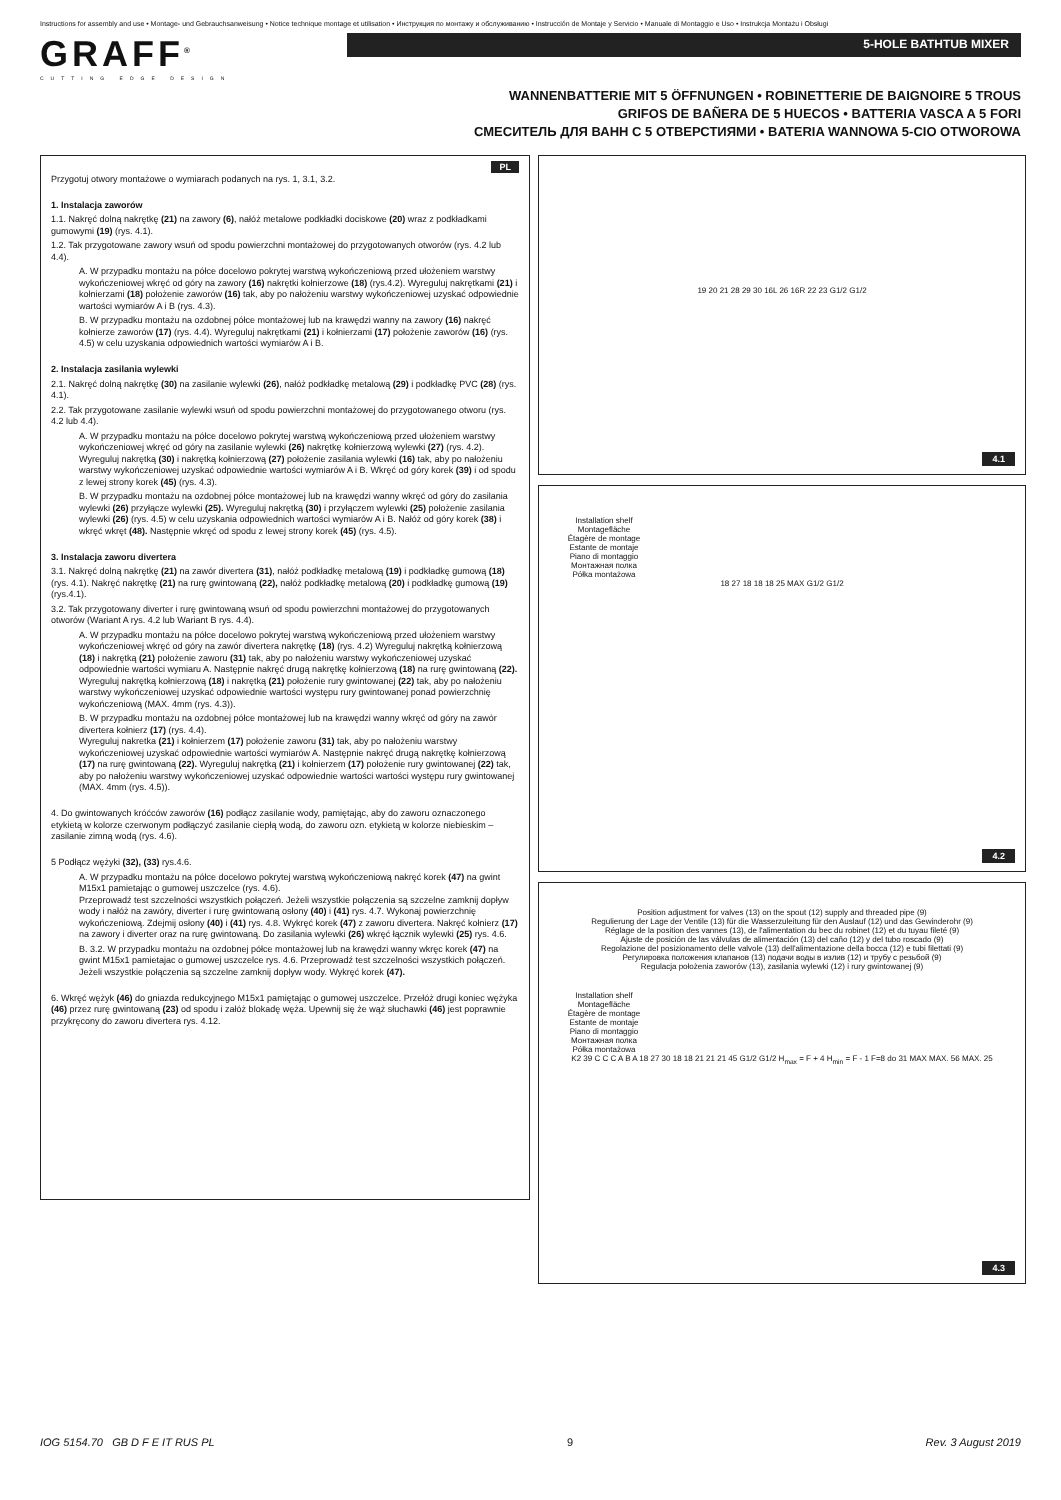Instructions for assembly and use • Montage- und Gebrauchsanweisung • Notice technique montage et utilisation • Инструкция по монтажу и обслуживанию • Instrucción de Montaje y Servicio • Manuale di Montaggio e Uso • Instrukcja Montażu i Obsługi
GRAFF<sup>®</sup>
CUTTING EDGE DESIGN
5-HOLE BATHTUB MIXER
WANNENBATTERIE MIT 5 ÖFFNUNGEN • ROBINETTERIE DE BAIGNOIRE 5 TROUS
GRIFOS DE BAÑERA DE 5 HUECOS • BATTERIA VASCA A 5 FORI
СМЕСИТЕЛЬ ДЛЯ ВАНН С 5 ОТВЕРСТИЯМИ • BATERIA WANNOWA 5-CIO OTWOROWA
PL
Przygotuj otwory montażowe o wymiarach podanych na rys. 1, 3.1, 3.2.
1. Instalacja zaworów
1.1. Nakręć dolną nakrętkę (21) na zawory (6), nałóż metalowe podkładki dociskowe (20) wraz z podkładkami gumowymi (19) (rys. 4.1).
1.2. Tak przygotowane zawory wsuń od spodu powierzchni montażowej do przygotowanych otworów (rys. 4.2 lub 4.4).
A. W przypadku montażu na półce docelowo pokrytej warstwą wykończeniową przed ułożeniem warstwy wykończeniowej wkręć od góry na zawory (16) nakrętki kołnierzowe (18) (rys.4.2). Wyreguluj nakrętkami (21) i kołnierzami (18) położenie zaworów (16) tak, aby po nałożeniu warstwy wykończeniowej uzyskać odpowiednie wartości wymiarów A i B (rys. 4.3).
B. W przypadku montażu na ozdobnej półce montażowej lub na krawędzi wanny na zawory (16) nakręć kołnierze zaworów (17) (rys. 4.4). Wyreguluj nakrętkami (21) i kołnierzami (17) położenie zaworów (16) (rys. 4.5) w celu uzyskania odpowiednich wartości wymiarów A i B.
2. Instalacja zasilania wylewki
2.1. Nakręć dolną nakrętkę (30) na zasilanie wylewki (26), nałóż podkładkę metalową (29) i podkładkę PVC (28) (rys. 4.1).
2.2. Tak przygotowane zasilanie wylewki wsuń od spodu powierzchni montażowej do przygotowanego otworu (rys. 4.2 lub 4.4).
A. W przypadku montażu na półce docelowo pokrytej warstwą wykończeniową przed ułożeniem warstwy wykończeniowej wkręć od góry na zasilanie wylewki (26) nakrętkę kołnierzową wylewki (27) (rys. 4.2). Wyreguluj nakrętką (30) i nakrętką kołnierzową (27) położenie zasilania wylewki (16) tak, aby po nałożeniu warstwy wykończeniowej uzyskać odpowiednie wartości wymiarów A i B. Wkręć od góry korek (39) i od spodu z lewej strony korek (45) (rys. 4.3).
B. W przypadku montażu na ozdobnej półce montażowej lub na krawędzi wanny wkręć od góry do zasilania wylewki (26) przyłącze wylewki (25). Wyreguluj nakrętką (30) i przyłączem wylewki (25) położenie zasilania wylewki (26) (rys. 4.5) w celu uzyskania odpowiednich wartości wymiarów A i B. Nałóż od góry korek (38) i wkręć wkręt (48). Następnie wkręć od spodu z lewej strony korek (45) (rys. 4.5).
3. Instalacja zaworu divertera
3.1. Nakręć dolną nakrętkę (21) na zawór divertera (31), nałóż podkładkę metalową (19) i podkładkę gumową (18) (rys. 4.1). Nakręć nakrętkę (21) na rurę gwintowaną (22), nałóż podkładkę metalową (20) i podkładkę gumową (19) (rys.4.1).
3.2. Tak przygotowany diverter i rurę gwintowaną wsuń od spodu powierzchni montażowej do przygotowanych otworów (Wariant A rys. 4.2 lub Wariant B rys. 4.4).
A. W przypadku montażu na półce docelowo pokrytej warstwą wykończeniową przed ułożeniem warstwy wykończeniowej wkręć od góry na zawór divertera nakrętkę (18) (rys. 4.2) Wyreguluj nakrętką kołnierzową (18) i nakrętką (21) położenie zaworu (31) tak, aby po nałożeniu warstwy wykończeniowej uzyskać odpowiednie wartości wymiaru A. Następnie nakręć drugą nakrętkę kołnierzową (18) na rurę gwintowaną (22). Wyreguluj nakrętką kołnierzową (18) i nakrętką (21) położenie rury gwintowanej (22) tak, aby po nałożeniu warstwy wykończeniowej uzyskać odpowiednie wartości występu rury gwintowanej ponad powierzchnię wykończeniową (MAX. 4mm (rys. 4.3)).
B. W przypadku montażu na ozdobnej półce montażowej lub na krawędzi wanny wkręć od góry na zawór divertera kołnierz (17) (rys. 4.4).
Wyreguluj nakretka (21) i kołnierzem (17) położenie zaworu (31) tak, aby po nałożeniu warstwy wykończeniowej uzyskać odpowiednie wartości wymiarów A. Następnie nakręć drugą nakrętkę kołnierzową (17) na rurę gwintowaną (22). Wyreguluj nakrętką (21) i kołnierzem (17) położenie rury gwintowanej (22) tak, aby po nałożeniu warstwy wykończeniowej uzyskać odpowiednie wartości wartości występu rury gwintowanej (MAX. 4mm (rys. 4.5)).
4. Do gwintowanych króćców zaworów (16) podłącz zasilanie wody, pamiętając, aby do zaworu oznaczonego etykietą w kolorze czerwonym podłączyć zasilanie ciepłą wodą, do zaworu ozn. etykietą w kolorze niebieskim – zasilanie zimną wodą (rys. 4.6).
5 Podłącz wężyki (32), (33) rys.4.6.
A. W przypadku montażu na półce docelowo pokrytej warstwą wykończeniową nakręć korek (47) na gwint M15x1 pamietając o gumowej uszczelce (rys. 4.6).
Przeprowadź test szczelności wszystkich połączeń. Jeżeli wszystkie połączenia są szczelne zamknij dopływ wody i nałóż na zawóry, diverter i rurę gwintowaną osłony (40) i (41) rys. 4.7. Wykonaj powierzchnię wykończeniową. Zdejmij osłony (40) i (41) rys. 4.8. Wykręć korek (47) z zaworu divertera. Nakręć kołnierz (17) na zawory i diverter oraz na rurę gwintowaną. Do zasilania wylewki (26) wkręć łącznik wylewki (25) rys. 4.6.
B. 3.2. W przypadku montażu na ozdobnej półce montażowej lub na krawędzi wanny wkręc korek (47) na gwint M15x1 pamietajac o gumowej uszczelce rys. 4.6. Przeprowadź test szczelności wszystkich połączeń. Jeżeli wszystkie połączenia są szczelne zamknij dopływ wody. Wykręć korek (47).
6. Wkręć wężyk (46) do gniazda redukcyjnego M15x1 pamiętając o gumowej uszczelce. Przełóż drugi koniec wężyka (46) przez rurę gwintowaną (23) od spodu i załóż blokadę węża. Upewnij się że wąż słuchawki (46) jest poprawnie przykręcony do zaworu divertera rys. 4.12.
19 20 21 28 29 30 16L 26 16R 22 23 G1/2 G1/2
4.1
Installation shelf
Montagefläche
Étagère de montage
Estante de montaje
Piano di montaggio
Монтажная полка
Półka montażowa
18 27 18 18 18 25 MAX G1/2 G1/2
4.2
Position adjustment for valves (13) on the spout (12) supply and threaded pipe (9)
Regulierung der Lage der Ventile (13) für die Wasserzuleitung für den Auslauf (12) und das Gewinderohr (9)
Réglage de la position des vannes (13), de l'alimentation du bec du robinet (12) et du tuyau fileté (9)
Ajuste de posición de las válvulas de alimentación (13) del caño (12) y del tubo roscado (9)
Regolazione del posizionamento delle valvole (13) dell'alimentazione della bocca (12) e tubi filettati (9)
Регулировка положения клапанов (13) подачи воды в излив (12) и трубу с резьбой (9)
Regulacja położenia zaworów (13), zasilania wylewki (12) i rury gwintowanej (9)
Installation shelf
Montagefläche
Étagère de montage
Estante de montaje
Piano di montaggio
Монтажная полка
Półka montażowa
K2 39 C C C A B A 18 27 30 18 18 21 21 21 45 G1/2 G1/2 H<sub>max</sub> = F + 4 H<sub>min</sub> = F - 1 F=8 do 31 MAX MAX. 56 MAX. 25
4.3
IOG 5154.70 GB D F E IT RUS PL 9 Rev. 3 August 2019